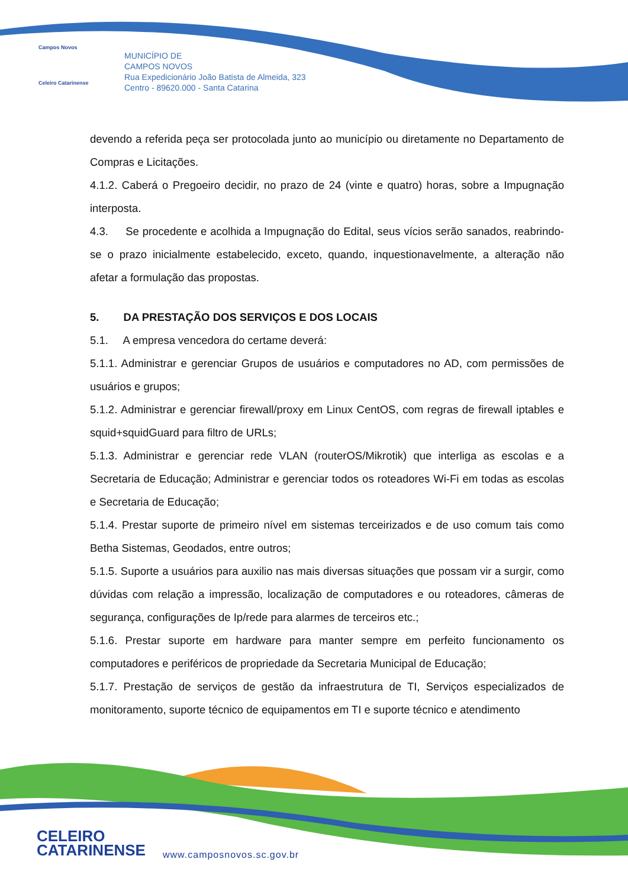Campos Novos
Celeiro Catarinense
MUNICÍPIO DE
CAMPOS NOVOS
Rua Expedicionário João Batista de Almeida, 323
Centro - 89620.000 - Santa Catarina
devendo a referida peça ser protocolada junto ao município ou diretamente no Departamento de Compras e Licitações.
4.1.2. Caberá o Pregoeiro decidir, no prazo de 24 (vinte e quatro) horas, sobre a Impugnação interposta.
4.3. Se procedente e acolhida a Impugnação do Edital, seus vícios serão sanados, reabrindo-se o prazo inicialmente estabelecido, exceto, quando, inquestionavelmente, a alteração não afetar a formulação das propostas.
5. DA PRESTAÇÃO DOS SERVIÇOS E DOS LOCAIS
5.1. A empresa vencedora do certame deverá:
5.1.1. Administrar e gerenciar Grupos de usuários e computadores no AD, com permissões de usuários e grupos;
5.1.2. Administrar e gerenciar firewall/proxy em Linux CentOS, com regras de firewall iptables e squid+squidGuard para filtro de URLs;
5.1.3. Administrar e gerenciar rede VLAN (routerOS/Mikrotik) que interliga as escolas e a Secretaria de Educação; Administrar e gerenciar todos os roteadores Wi-Fi em todas as escolas e Secretaria de Educação;
5.1.4. Prestar suporte de primeiro nível em sistemas terceirizados e de uso comum tais como Betha Sistemas, Geodados, entre outros;
5.1.5. Suporte a usuários para auxilio nas mais diversas situações que possam vir a surgir, como dúvidas com relação a impressão, localização de computadores e ou roteadores, câmeras de segurança, configurações de Ip/rede para alarmes de terceiros etc.;
5.1.6. Prestar suporte em hardware para manter sempre em perfeito funcionamento os computadores e periféricos de propriedade da Secretaria Municipal de Educação;
5.1.7. Prestação de serviços de gestão da infraestrutura de TI, Serviços especializados de monitoramento, suporte técnico de equipamentos em TI e suporte técnico e atendimento
CELEIRO
CATARINENSE
www.camposnovos.sc.gov.br